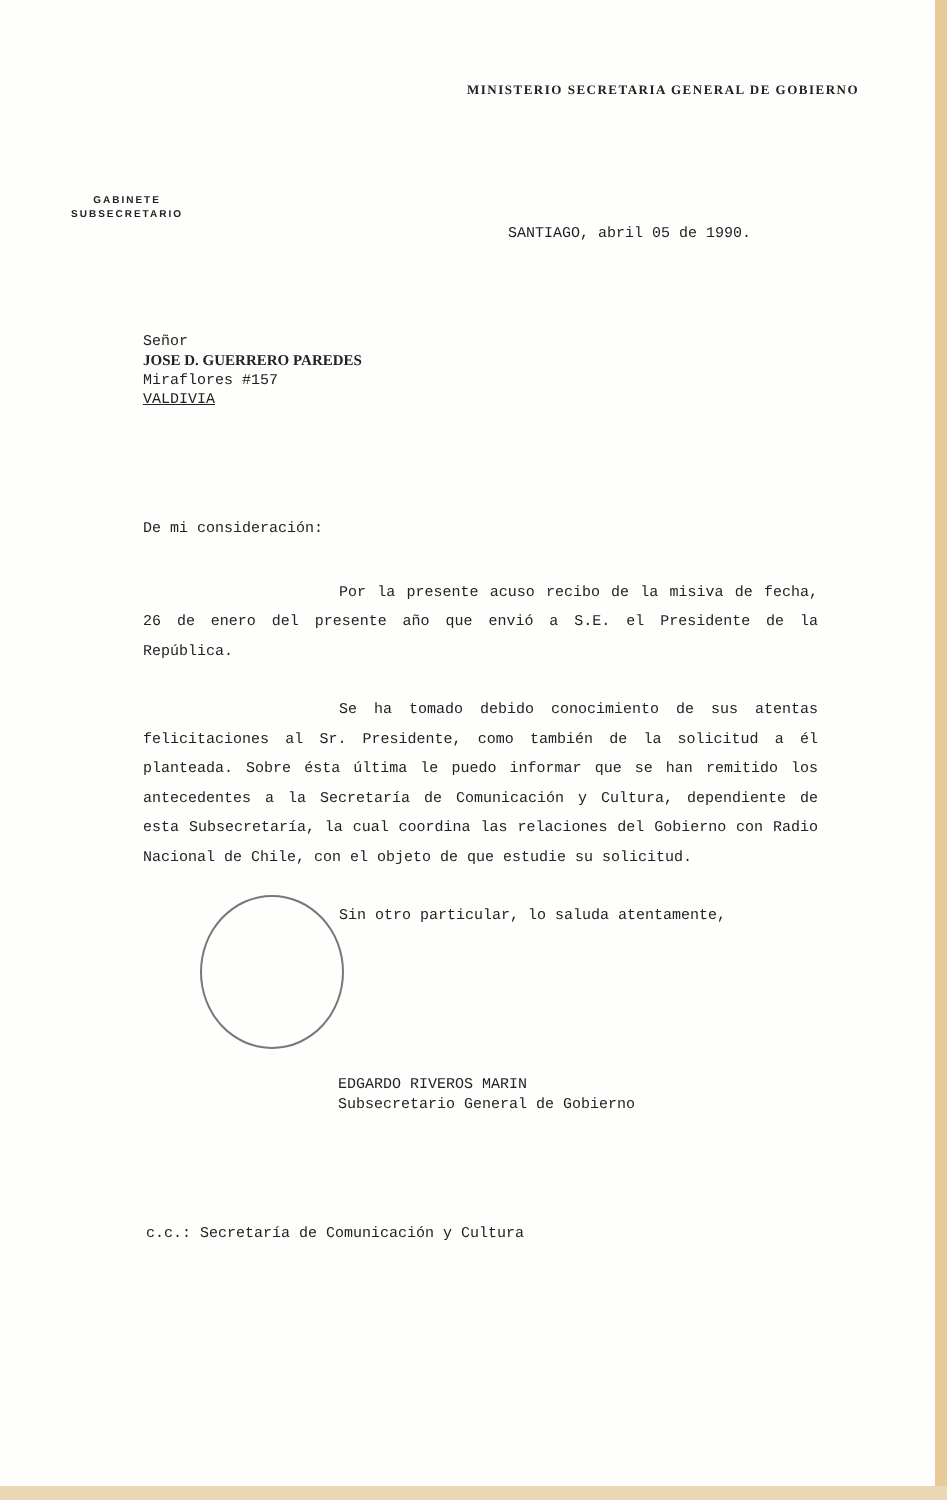MINISTERIO SECRETARIA GENERAL DE GOBIERNO
GABINETE
SUBSECRETARIO
SANTIAGO, abril 05 de 1990.
Señor
JOSE D. GUERRERO PAREDES
Miraflores #157
VALDIVIA
De mi consideración:
Por la presente acuso recibo de la misiva de fecha, 26 de enero del presente año que envió a S.E. el Presidente de la República.
Se ha tomado debido conocimiento de sus atentas felicitaciones al Sr. Presidente, como también de la solicitud a él planteada. Sobre ésta última le puedo informar que se han remitido los antecedentes a la Secretaría de Comunicación y Cultura, dependiente de esta Subsecretaría, la cual coordina las relaciones del Gobierno con Radio Nacional de Chile, con el objeto de que estudie su solicitud.
Sin otro particular, lo saluda atentamente,
EDGARDO RIVEROS MARIN
Subsecretario General de Gobierno
c.c.: Secretaría de Comunicación y Cultura